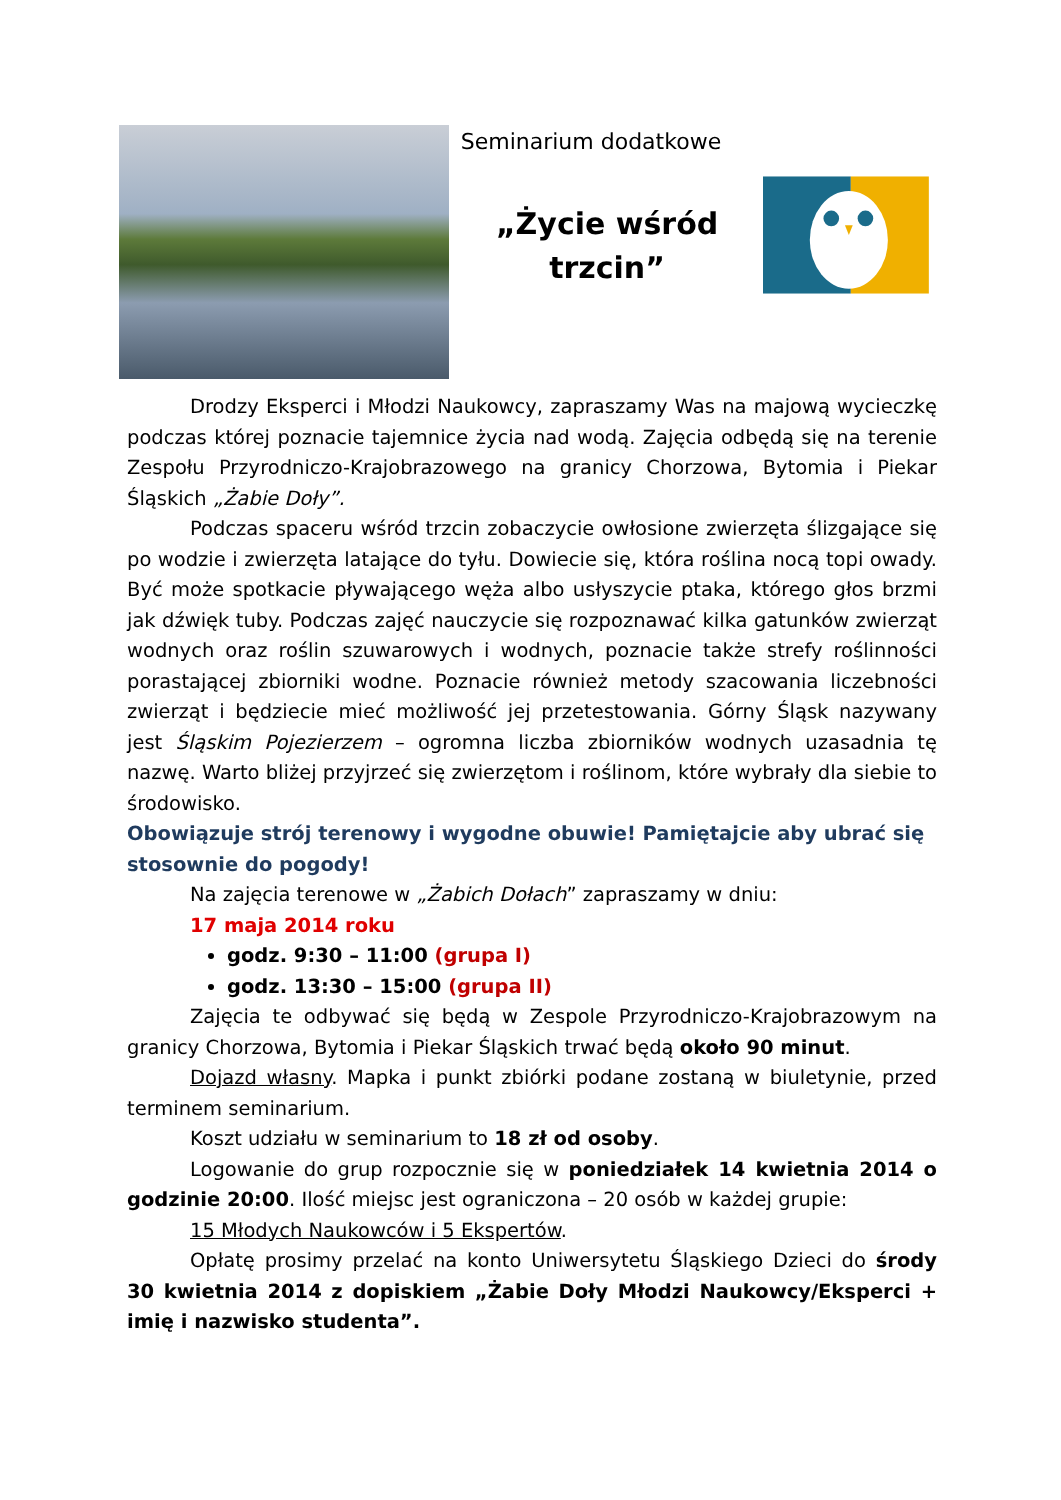Seminarium dodatkowe
„Życie wśród
trzcin”
Drodzy Eksperci i Młodzi Naukowcy, zapraszamy Was na majową wycieczkę podczas której poznacie tajemnice życia nad wodą. Zajęcia odbędą się na terenie Zespołu Przyrodniczo-Krajobrazowego na granicy Chorzowa, Bytomia i Piekar Śląskich „Żabie Doły”.
Podczas spaceru wśród trzcin zobaczycie owłosione zwierzęta ślizgające się po wodzie i zwierzęta latające do tyłu. Dowiecie się, która roślina nocą topi owady. Być może spotkacie pływającego węża albo usłyszycie ptaka, którego głos brzmi jak dźwięk tuby. Podczas zajęć nauczycie się rozpoznawać kilka gatunków zwierząt wodnych oraz roślin szuwarowych i wodnych, poznacie także strefy roślinności porastającej zbiorniki wodne. Poznacie również metody szacowania liczebności zwierząt i będziecie mieć możliwość jej przetestowania. Górny Śląsk nazywany jest Śląskim Pojezierzem – ogromna liczba zbiorników wodnych uzasadnia tę nazwę. Warto bliżej przyjrzeć się zwierzętom i roślinom, które wybrały dla siebie to środowisko.
Obowiązuje strój terenowy i wygodne obuwie! Pamiętajcie aby ubrać się stosownie do pogody!
Na zajęcia terenowe w „Żabich Dołach” zapraszamy w dniu:
17 maja 2014 roku
godz. 9:30 – 11:00 (grupa I)
godz. 13:30 – 15:00 (grupa II)
Zajęcia te odbywać się będą w Zespole Przyrodniczo-Krajobrazowym na granicy Chorzowa, Bytomia i Piekar Śląskich trwać będą około 90 minut.
Dojazd własny. Mapka i punkt zbiórki podane zostaną w biuletynie, przed terminem seminarium.
Koszt udziału w seminarium to 18 zł od osoby.
Logowanie do grup rozpocznie się w poniedziałek 14 kwietnia 2014 o godzinie 20:00. Ilość miejsc jest ograniczona – 20 osób w każdej grupie:
15 Młodych Naukowców i 5 Ekspertów.
Opłatę prosimy przelać na konto Uniwersytetu Śląskiego Dzieci do środy 30 kwietnia 2014 z dopiskiem „Żabie Doły Młodzi Naukowcy/Eksperci + imię i nazwisko studenta”.